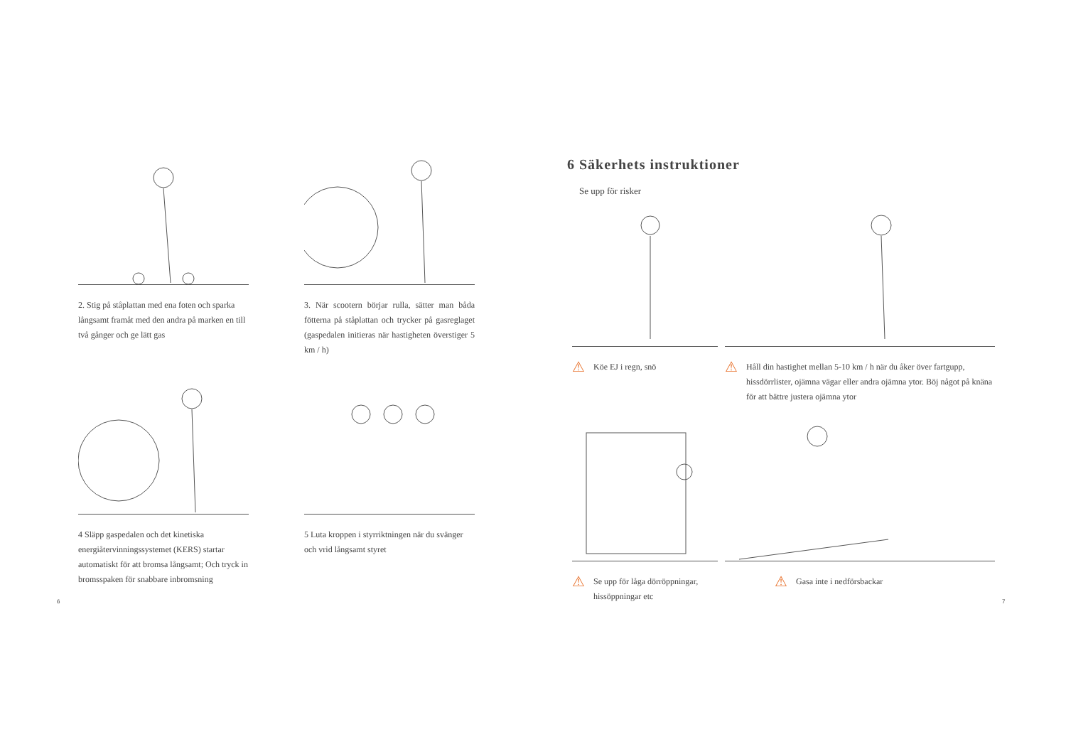2. Stig på ståplattan med ena foten och sparka långsamt framåt med den andra på marken en till två gånger och ge lätt gas
3. När scootern börjar rulla, sätter man båda fötterna på ståplattan och trycker på gasreglaget (gaspedalen initieras när hastigheten överstiger 5 km / h)
4 Släpp gaspedalen och det kinetiska energiåtervinningssystemet (KERS) startar automatiskt för att bromsa långsamt; Och tryck in bromsspaken för snabbare inbromsning
5 Luta kroppen i styrriktningen när du svänger och vrid långsamt styret
6
6 Säkerhets instruktioner
Se upp för risker
⚠
Köe EJ i regn, snö
⚠
Håll din hastighet mellan 5-10 km / h när du åker över fartgupp, hissdörrlister, ojämna vägar eller andra ojämna ytor. Böj något på knäna för att bättre justera ojämna ytor
⚠
Se upp för låga dörröppningar, hissöppningar etc
⚠
Gasa inte i nedförsbackar
7